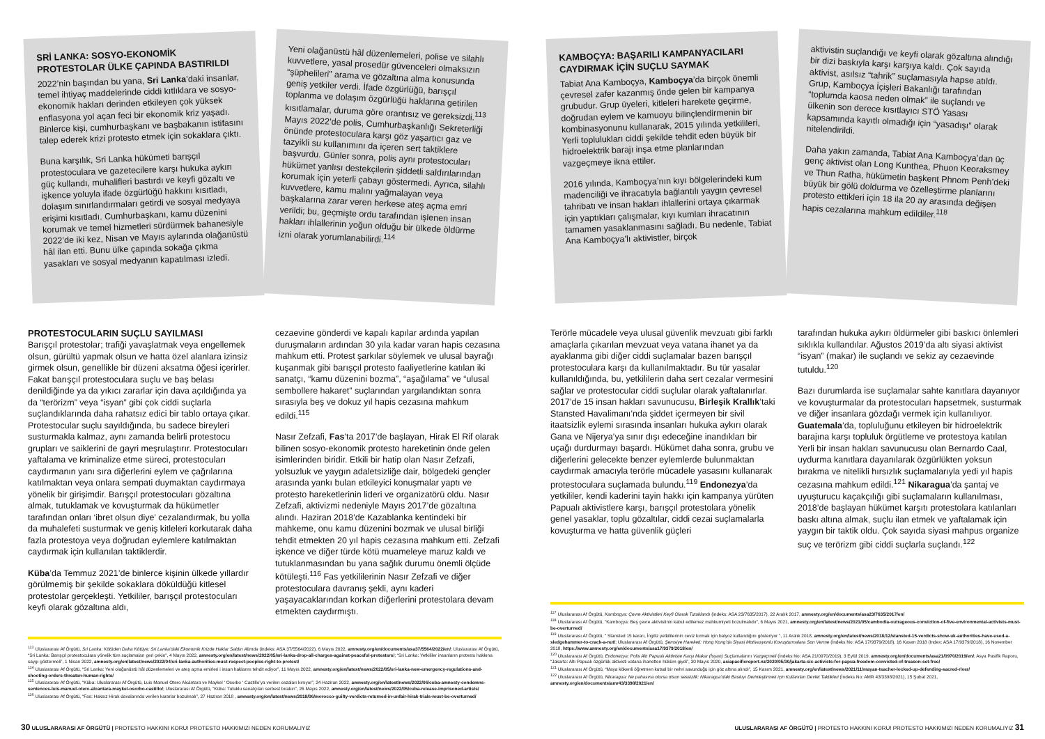SRİ LANKA: SOSYO-EKONOMİK PROTESTOLAR ÜLKE ÇAPINDA BASTIRILDI
2022’nin başından bu yana, Sri Lanka’daki insanlar, temel ihtiyaç maddelerinde ciddi kıtlıklara ve sosyo-ekonomik hakları derinden etkileyen çok yüksek enflasyona yol açan feci bir ekonomik kriz yaşadı. Binlerce kişi, cumhurbaşkanı ve başbakanın istifasını talep ederek krizi protesto etmek için sokaklara çıktı.
Buna karşılık, Sri Lanka hükümeti barışçıl protestoculara ve gazetecilere karşı hukuka aykırı güç kullandı, muhalifleri bastırdı ve keyfi gözaltı ve işkence yoluyla ifade özgürlüğü hakkını kısıtladı, dolaşım sınırlandırmaları getirdi ve sosyal medyaya erişimi kısıtladı. Cumhurbaşkanı, kamu düzenini korumak ve temel hizmetleri sürdürmek bahanesiyle 2022’de iki kez, Nisan ve Mayıs aylarında olağanüstü hâl ilan etti. Bunu ülke çapında sokağa çıkma yasakları ve sosyal medyanın kapatılması izledi.
Yeni olağanüstü hâl düzenlemeleri, polise ve silahlı kuvvetlere, yasal prosedür güvenceleri olmaksızın “şüphelileri” arama ve gözaltına alma konusunda geniş yetkiler verdi. İfade özgürlüğü, barışçıl toplanma ve dolaşım özgürlüğü haklarına getirilen kısıtlamalar, duruma göre orantısız ve gereksizdi.<sup>113</sup> Mayıs 2022’de polis, Cumhurbaşkanlığı Sekreterliği önünde protestoculara karşı göz yaşartıcı gaz ve tazyikli su kullanımını da içeren sert taktiklere başvurdu. Günler sonra, polis aynı protestocuları hükümet yanlısı destekçilerin şiddetli saldırılarından korumak için yeterli çabayı göstermedi. Ayrıca, silahlı kuvvetlere, kamu malını yağmalayan veya başkalarına zarar veren herkese ateş açma emri verildi; bu, geçmişte ordu tarafından işlenen insan hakları ihlallerinin yoğun olduğu bir ülkede öldürme izni olarak yorumlanabilirdi.<sup>114</sup>
PROTESTOCULARIN SUÇLU SAYILMASI
Barışçıl protestolar; trafiği yavaşlatmak veya engellemek olsun, gürültü yapmak olsun ve hatta özel alanlara izinsiz girmek olsun, genellikle bir düzeni aksatma öğesi içerirler. Fakat barışçıl protestoculara suçlu ve baş belası denildiğinde ya da yıkıcı zararlar için dava açıldığında ya da “terörizm” veya “isyan” gibi çok ciddi suçlarla suçlandıklarında daha rahatsız edici bir tablo ortaya çıkar. Protestocular suçlu sayıldığında, bu sadece bireyleri susturmakla kalmaz, aynı zamanda belirli protestocu grupları ve saiklerini de gayri meşrulaştırır. Protestocuları yaftalama ve kriminalize etme süreci, protestocuları caydırmanın yanı sıra diğerlerini eylem ve çağrılarına katılmaktan veya onlara sempati duymaktan caydırmaya yönelik bir girişimdir. Barışçıl protestocuları gözaltına almak, tutuklamak ve kovuşturmak da hükümetler tarafından onları ‘ibret olsun diye’ cezalandırmak, bu yolla da muhalefeti susturmak ve geniş kitleleri korkutarak daha fazla protestoya veya doğrudan eylemlere katılmaktan caydırmak için kullanılan taktiklerdir.
Küba’da Temmuz 2021’de binlerce kişinin ülkede yıllardır görülmemiş bir şekilde sokaklara döküldüğü kitlesel protestolar gerçekleşti. Yetkililer, barışçıl protestocuları keyfi olarak gözaltına aldı,
cezaevine gönderdi ve kapalı kapılar ardında yapılan duruşmaların ardından 30 yıla kadar varan hapis cezasına mahkum etti. Protest şarkılar söylemek ve ulusal bayrağı kuşanmak gibi barışçıl protesto faaliyetlerine katılan iki sanatçı, “kamu düzenini bozma”, “aşağılama” ve “ulusal sembollere hakaret” suçlarından yargılandıktan sonra sırasıyla beş ve dokuz yıl hapis cezasına mahkum edildi.<sup>115</sup>
Nasır Zefzafi, Fas’ta 2017’de başlayan, Hirak El Rif olarak bilinen sosyo-ekonomik protesto hareketinin önde gelen isimlerinden biridir. Etkili bir hatip olan Nasır Zefzafi, yolsuzluk ve yaygın adaletsizliğe dair, bölgedeki gençler arasında yankı bulan etkileyici konuşmalar yaptı ve protesto hareketlerinin lideri ve organizatörü oldu. Nasır Zefzafi, aktivizmi nedeniyle Mayıs 2017’de gözaltına alındı. Haziran 2018’de Kazablanka kentindeki bir mahkeme, onu kamu düzenini bozmak ve ulusal birliği tehdit etmekten 20 yıl hapis cezasına mahkum etti. Zefzafi işkence ve diğer türde kötü muameleye maruz kaldı ve tutuklanmasından bu yana sağlık durumu önemli ölçüde kötüleşti.<sup>116</sup> Fas yetkililerinin Nasır Zefzafi ve diğer protestoculara davranış şekli, aynı kaderi yaşayacaklarından korkan diğerlerini protestolara devam etmekten caydırmıştı.
<sup>113</sup> Uluslararası Af Örgütü, Sri Lanka: Kötüden Daha Kötüye: Sri Lanka’daki Ekonomik Krizde Haklar Saldırı Altında (indeks: ASA 37/5564/2022), 6 Mayıs 2022, amnesty.org/en/documents/asa37/5564/2022/en/; Uluslararası Af Örgütü, “Sri Lanka: Barışçıl protestoculara yönelik tüm suçlamaları geri çekin”, 4 Mayıs 2022, amnesty.org/en/latest/news/2022/05/sri-lanka-drop-all-charges-against-peaceful-protesters/; “Sri Lanka: Yetkililer insanların protesto hakkına saygı göstermeli”, 1 Nisan 2022, amnesty.org/en/latest/news/2022/04/sri-lanka-authorities-must-respect-peoples-right-to-protest/
<sup>114</sup> Uluslararası Af Örgütü, “Sri Lanka: Yeni olağanüstü hâl düzenlemeleri ve ateş açma emirleri i insan haklarını tehdit ediyor”, 11 Mayıs 2022, amnesty.org/en/latest/news/2022/05/sri-lanka-new-emergency-regulations-and-shooting-orders-threaten-human-rights/
<sup>115</sup> Uluslararası Af Örgütü, “Küba: Uluslararası Af Örgütü, Luis Manuel Otero Alcántara ve Maykel ‘ Osorbo ‘ Castillo’ya verilen cezaları kınıyor”, 24 Haziran 2022, amnesty.org/en/latest/news/2022/06/cuba-amnesty-condemns-sentences-luis-manuel-otero-alcantara-maykel-osorbo-castillo/; Uluslararası Af Örgütü, “Küba: Tutuklu sanatçıları serbest bırakın”, 26 Mayıs 2022, amnesty.org/en/latest/news/2022/05/cuba-release-imprisoned-artists/
<sup>116</sup> Uluslararası Af Örgütü, “Fas: Haksız Hirak davalarında verilen kararlar bozulmalı”, 27 Haziran 2018 , amnesty.org/en/latest/news/2018/06/morocco-guilty-verdicts-returned-in-unfair-hirak-trials-must-be-overturned/
30 ULUSLARARASI AF ÖRGÜTÜ | PROTESTO HAKKINI KORU! PROTESTO HAKKIMIZI NEDEN KORUMALIYIZ
KAMBOÇYA: BAŞARILI KAMPANYACILARI CAYDIRMAK İÇİN SUÇLU SAYMAK
Tabiat Ana Kamboçya, Kamboçya’da birçok önemli çevresel zafer kazanmış önde gelen bir kampanya grubudur. Grup üyeleri, kitleleri harekete geçirme, doğrudan eylem ve kamuoyu bilinçlendirmenin bir kombinasyonunu kullanarak, 2015 yılında yetkilileri, Yerli toplulukları ciddi şekilde tehdit eden büyük bir hidroelektrik barajı inşa etme planlarından vazgeçmeye ikna ettiler.
2016 yılında, Kamboçya’nın kıyı bölgelerindeki kum madenciliği ve ihracatıyla bağlantılı yaygın çevresel tahribatı ve insan hakları ihlallerini ortaya çıkarmak için yaptıkları çalışmalar, kıyı kumları ihracatının tamamen yasaklanmasını sağladı. Bu nedenle, Tabiat Ana Kamboçya’lı aktivistler, birçok
aktivistin suçlandığı ve keyfi olarak gözaltına alındığı bir dizi baskıyla karşı karşıya kaldı. Çok sayıda aktivist, asılsız “tahrik” suçlamasıyla hapse atıldı. Grup, Kamboçya İçişleri Bakanlığı tarafından “toplumda kaosa neden olmak” ile suçlandı ve ülkenin son derece kısıtlayıcı STÖ Yasası kapsamında kayıtlı olmadığı için “yasadışı” olarak nitelendirildi.
Daha yakın zamanda, Tabiat Ana Kamboçya’dan üç genç aktivist olan Long Kunthea, Phuon Keoraksmey ve Thun Ratha, hükümetin başkent Phnom Penh’deki büyük bir gölü doldurma ve özelleştirme planlarını protesto ettikleri için 18 ila 20 ay arasında değişen hapis cezalarına mahkum edildiler.<sup>118</sup>
Terörle mücadele veya ulusal güvenlik mevzuatı gibi farklı amaçlarla çıkarılan mevzuat veya vatana ihanet ya da ayaklanma gibi diğer ciddi suçlamalar bazen barışçıl protestoculara karşı da kullanılmaktadır. Bu tür yasalar kullanıldığında, bu, yetkililerin daha sert cezalar vermesini sağlar ve protestocular ciddi suçlular olarak yaftalanırlar. 2017’de 15 insan hakları savunucusu, Birleşik Krallık’taki Stansted Havalimanı’nda şiddet içermeyen bir sivil itaatsizlik eylemi sırasında insanları hukuka aykırı olarak Gana ve Nijerya’ya sınır dışı edeceğine inandıkları bir uçağı durdurmayı başardı. Hükümet daha sonra, grubu ve diğerlerini gelecekte benzer eylemlerde bulunmaktan caydırmak amacıyla terörle mücadele yasasını kullanarak protestoculara suçlamada bulundu.<sup>119</sup> Endonezya’da yetkililer, kendi kaderini tayin hakkı için kampanya yürüten Papualı aktivistlere karşı, barışçıl protestolara yönelik genel yasaklar, toplu gözaltılar, ciddi cezai suçlamalarla kovuşturma ve hatta güvenlik güçleri
tarafından hukuka aykırı öldürmeler gibi baskıcı önlemleri sıklıkla kullandılar. Ağustos 2019’da altı siyasi aktivist “isyan” (makar) ile suçlandı ve sekiz ay cezaevinde tutuldu.<sup>120</sup>
Bazı durumlarda ise suçlamalar sahte kanıtlara dayanıyor ve kovuşturmalar da protestocuları hapsetmek, susturmak ve diğer insanlara gözdağı vermek için kullanılıyor. Guatemala’da, topluluğunu etkileyen bir hidroelektrik barajına karşı topluluk örgütleme ve protestoya katılan Yerli bir insan hakları savunucusu olan Bernardo Caal, uydurma kanıtlara dayanılarak özgürlükten yoksun bırakma ve nitelikli hırsızlık suçlamalarıyla yedi yıl hapis cezasına mahkum edildi.<sup>121</sup> Nikaragua’da şantaj ve uyuşturucu kaçakçılığı gibi suçlamaların kullanılması, 2018’de başlayan hükümet karşıtı protestolara katılanları baskı altına almak, suçlu ilan etmek ve yaftalamak için yaygın bir taktik oldu. Çok sayıda siyasi mahpus organize suç ve terörizm gibi ciddi suçlarla suçlandı.<sup>122</sup>
<sup>117</sup> Uluslararası Af Örgütü, Kamboçya: Çevre Aktivistleri Keyfi Olarak Tutuklandı (indeks: ASA 23/7635/2017), 22 Aralık 2017, amnesty.org/en/documents/asa23/7635/2017/en/
<sup>118</sup> Uluslararası Af Örgütü, “Kamboçya: Beş çevre aktivistinin kabul edilemez mahkumiyeti bozulmalıdır”, 6 Mayıs 2021, amnesty.org/en/latest/news/2021/05/cambodia-outrageous-conviction-of-five-environmental-activists-must-be-overturned/
<sup>119</sup> Uluslararası Af Örgütü, “ Stansted 15 kararı, İngiliz yetkililerinin ceviz kırmak için balyoz kullandığını gösteriyor ”, 11 Aralık 2018, amnesty.org/en/latest/news/2018/12/stansted-15-verdicts-show-uk-authorities-have-used-a-sledgehammer-to-crack-a-nut/; Uluslararası Af Örgütü, Şemsiye Hareketi: Hong Kong’da Siyasi Motivasyonlu Kovuşturmalara Son Verme (İndeks No: ASA 17/9379/2018), 16 Kasım 2018 (Index: ASA 17/9379/2018), 16 November 2018, https://www.amnesty.org/en/documents/asa17/9379/2018/en/
<sup>120</sup> Uluslararası Af Örgütü, Endonezya: Polis Altı Papualı Aktiviste Karşı Makar (İsyan) Suçlamalarını Vazgeçmeli (İndeks No: ASA 21/0970/2019), 3 Eylül 2019, amnesty.org/en/documents/asa21/0970/2019/en/; Asya Pasifik Raporu, “Jakarta: Altı Papualı özgürlük aktivisti vatana ihanetten hüküm giydi”, 30 Mayıs 2020, asiapacificreport.nz/2020/05/30/jakarta-six-activists-for-papua-freedom-convicted-of-treason-set-free/
<sup>121</sup> Uluslararası Af Örgütü, “Maya kökenli öğretmen kutsal bir nehri savunduğu için göz altına alındı”, 15 Kasım 2021, amnesty.org/en/latest/news/2021/11/mayan-teacher-locked-up-defending-sacred-river/
<sup>122</sup> Uluslararası Af Örgütü, Nikaragua: Ne pahasına olursa olsun sessizlik: Nikaragua’daki Baskıyı Derinleştirmek için Kullanılan Devlet Taktikleri (İndeks No: AMR 43/3398/2021), 15 Şubat 2021, amnesty.org/en/documents/amr43/3398/2021/en/
ULUSLARARASI AF ÖRGÜTÜ | PROTESTO HAKKINI KORU! PROTESTO HAKKIMIZI NEDEN KORUMALIYIZ 31